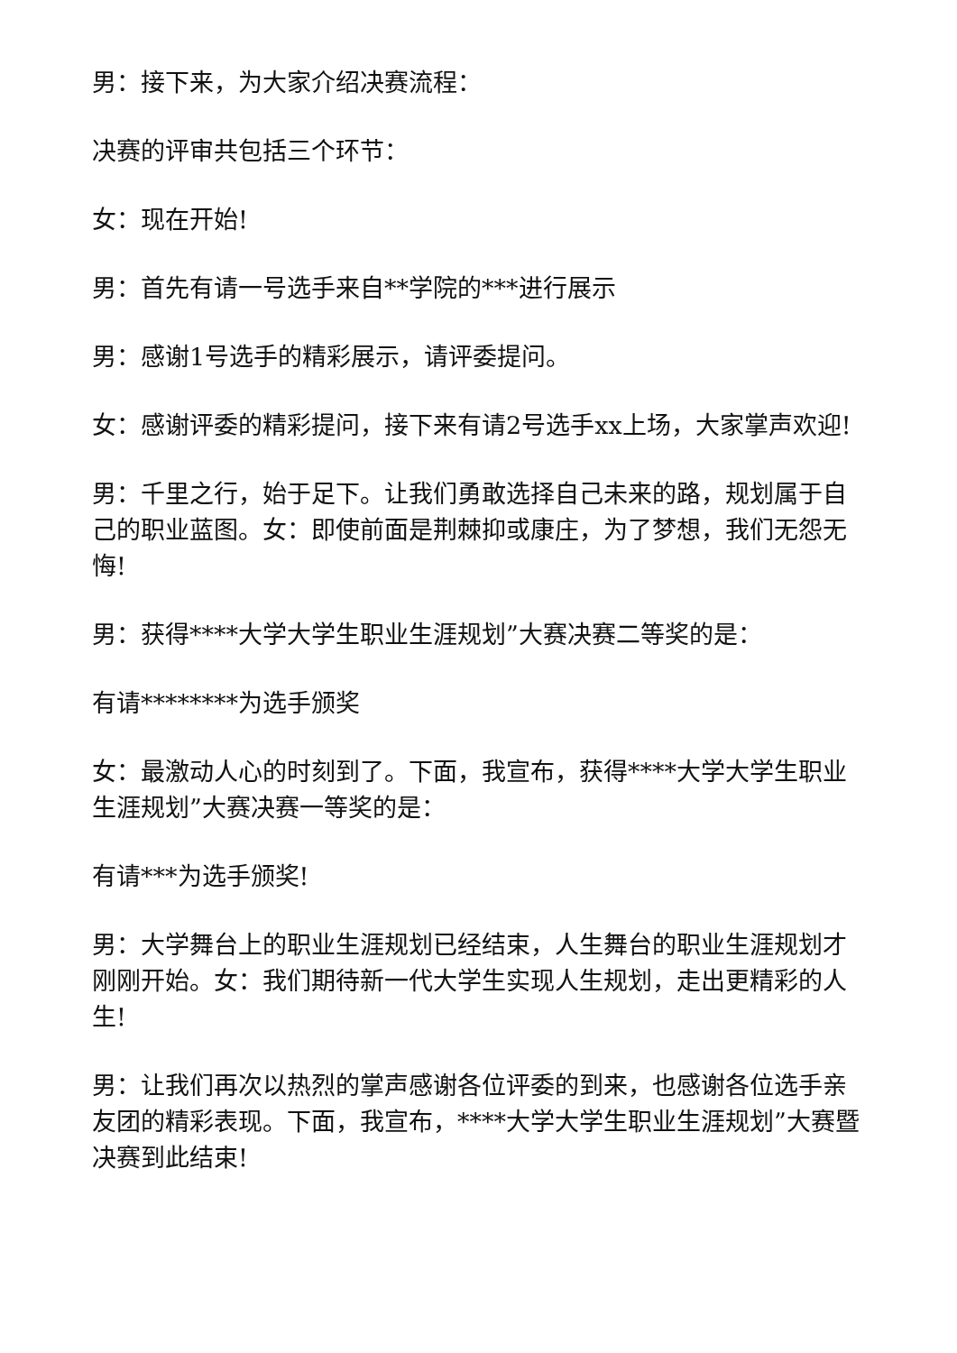男：接下来，为大家介绍决赛流程：
决赛的评审共包括三个环节：
女：现在开始!
男：首先有请一号选手来自**学院的***进行展示
男：感谢1号选手的精彩展示，请评委提问。
女：感谢评委的精彩提问，接下来有请2号选手xx上场，大家掌声欢迎!
男：千里之行，始于足下。让我们勇敢选择自己未来的路，规划属于自己的职业蓝图。女：即使前面是荆棘抑或康庄，为了梦想，我们无怨无悔!
男：获得****大学大学生职业生涯规划”大赛决赛二等奖的是：
有请********为选手颁奖
女：最激动人心的时刻到了。下面，我宣布，获得****大学大学生职业生涯规划”大赛决赛一等奖的是：
有请***为选手颁奖!
男：大学舞台上的职业生涯规划已经结束，人生舞台的职业生涯规划才刚刚开始。女：我们期待新一代大学生实现人生规划，走出更精彩的人生!
男：让我们再次以热烈的掌声感谢各位评委的到来，也感谢各位选手亲友团的精彩表现。下面，我宣布，****大学大学生职业生涯规划”大赛暨决赛到此结束!